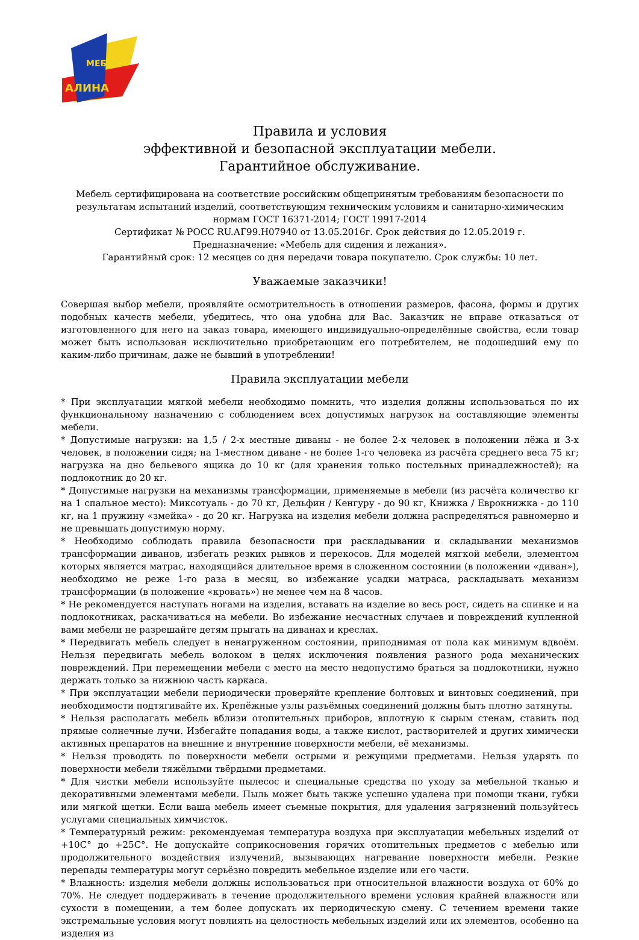МЕБЕЛЬ
АЛИНА
Правила и условия
эффективной и безопасной эксплуатации мебели.
Гарантийное обслуживание.
Мебель сертифицирована на соответствие российским общепринятым требованиям безопасности по результатам испытаний изделий, соответствующим техническим условиям и санитарно-химическим нормам ГОСТ 16371-2014; ГОСТ 19917-2014
Сертификат № РОСС RU.АГ99.Н07940 от 13.05.2016г. Срок действия до 12.05.2019 г.
Предназначение: «Мебель для сидения и лежания».
Гарантийный срок: 12 месяцев со дня передачи товара покупателю. Срок службы: 10 лет.
Уважаемые заказчики!
Совершая выбор мебели, проявляйте осмотрительность в отношении размеров, фасона, формы и других подобных качеств мебели, убедитесь, что она удобна для Вас. Заказчик не вправе отказаться от изготовленного для него на заказ товара, имеющего индивидуально-определённые свойства, если товар может быть использован исключительно приобретающим его потребителем, не подошедший ему по каким-либо причинам, даже не бывший в употреблении!
Правила эксплуатации мебели
* При эксплуатации мягкой мебели необходимо помнить, что изделия должны использоваться по их функциональному назначению с соблюдением всех допустимых нагрузок на составляющие элементы мебели.
* Допустимые нагрузки: на 1,5 / 2-х местные диваны - не более 2-х человек в положении лёжа и 3-х человек, в положении сидя; на 1-местном диване - не более 1-го человека из расчёта среднего веса 75 кг; нагрузка на дно бельевого ящика до 10 кг (для хранения только постельных принадлежностей); на подлокотник до 20 кг.
* Допустимые нагрузки на механизмы трансформации, применяемые в мебели (из расчёта количество кг на 1 спальное место): Миксотуаль - до 70 кг, Дельфин / Кенгуру - до 90 кг, Книжка / Еврокнижка - до 110 кг, на 1 пружину «змейка» - до 20 кг. Нагрузка на изделия мебели должна распределяться равномерно и не превышать допустимую норму.
* Необходимо соблюдать правила безопасности при раскладывании и складывании механизмов трансформации диванов, избегать резких рывков и перекосов. Для моделей мягкой мебели, элементом которых является матрас, находящийся длительное время в сложенном состоянии (в положении «диван»), необходимо не реже 1-го раза в месяц, во избежание усадки матраса, раскладывать механизм трансформации (в положение «кровать») не менее чем на 8 часов.
* Не рекомендуется наступать ногами на изделия, вставать на изделие во весь рост, сидеть на спинке и на подлокотниках, раскачиваться на мебели. Во избежание несчастных случаев и повреждений купленной вами мебели не разрешайте детям прыгать на диванах и креслах.
* Передвигать мебель следует в ненагруженном состоянии, приподнимая от пола как минимум вдвоём. Нельзя передвигать мебель волоком в целях исключения появления разного рода механических повреждений. При перемещении мебели с место на место недопустимо браться за подлокотники, нужно держать только за нижнюю часть каркаса.
* При эксплуатации мебели периодически проверяйте крепление болтовых и винтовых соединений, при необходимости подтягивайте их. Крепёжные узлы разъёмных соединений должны быть плотно затянуты.
* Нельзя располагать мебель вблизи отопительных приборов, вплотную к сырым стенам, ставить под прямые солнечные лучи. Избегайте попадания воды, а также кислот, растворителей и других химически активных препаратов на внешние и внутренние поверхности мебели, её механизмы.
* Нельзя проводить по поверхности мебели острыми и режущими предметами. Нельзя ударять по поверхности мебели тяжёлыми твёрдыми предметами.
* Для чистки мебели используйте пылесос и специальные средства по уходу за мебельной тканью и декоративными элементами мебели. Пыль может быть также успешно удалена при помощи ткани, губки или мягкой щетки. Если ваша мебель имеет съемные покрытия, для удаления загрязнений пользуйтесь услугами специальных химчисток.
* Температурный режим: рекомендуемая температура воздуха при эксплуатации мебельных изделий от +10С° до +25С°. Не допускайте соприкосновения горячих отопительных предметов с мебелью или продолжительного воздействия излучений, вызывающих нагревание поверхности мебели. Резкие перепады температуры могут серьёзно повредить мебельное изделие или его части.
* Влажность: изделия мебели должны использоваться при относительной влажности воздуха от 60% до 70%. Не следует поддерживать в течение продолжительного времени условия крайней влажности или сухости в помещении, а тем более допускать их периодическую смену. С течением времени такие экстремальные условия могут повлиять на целостность мебельных изделий или их элементов, особенно на изделия из